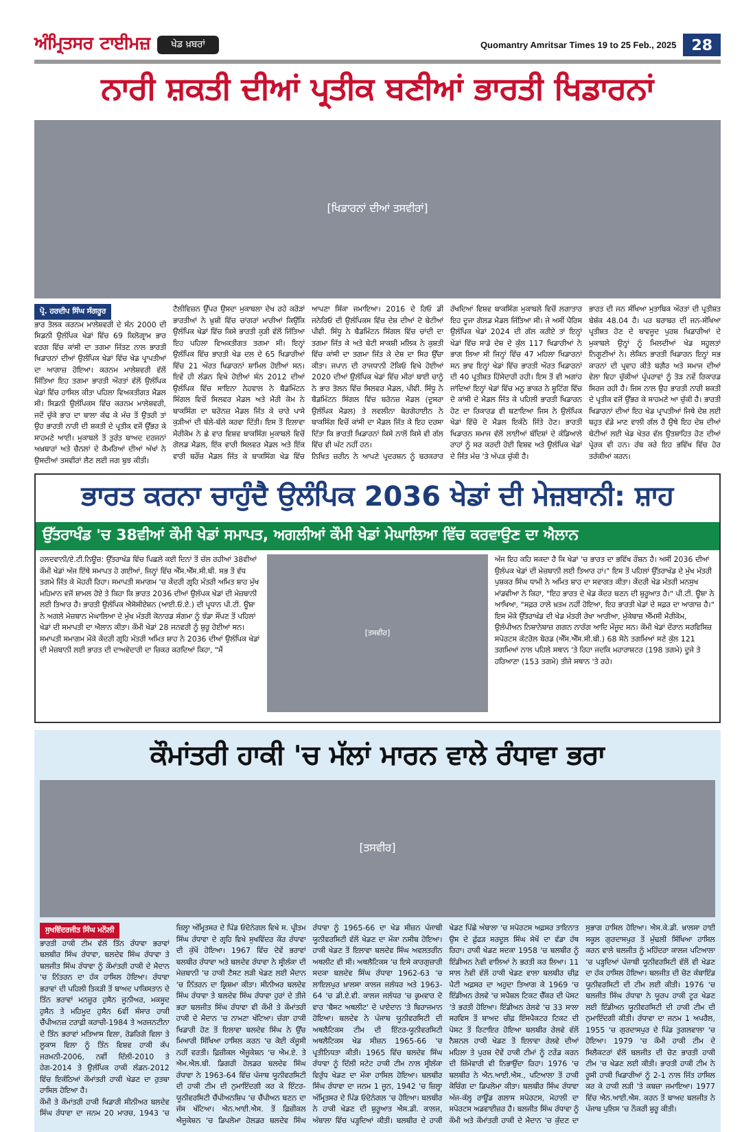ਅੰਮ੍ਰਿਤਸਰ ਟਾਈਮਜ਼ ਖੇਡ ਖ਼ਬਰਾਂ Quomantry Amritsar Times 19 to 25 Feb., 2025 28
ਨਾਰੀ ਸ਼ਕਤੀ ਦੀਆਂ ਪ੍ਰਤੀਕ ਬਣੀਆਂ ਭਾਰਤੀ ਖਿਡਾਰਨਾਂ
[ਖਿਡਾਰਨਾਂ ਦੀਆਂ ਤਸਵੀਰਾਂ]
ਪ੍ਰੋ. ਹਰਦੀਪ ਸਿੰਘ ਸੰਗਰੂਰ
ਭਾਰ ਤੋਲਕ ਕਰਨਮ ਮਾਲੇਸ਼ਵਰੀ ਦੇ ਸੰਨ 2000 ਦੀ ਸਿਡਨੀ ਉਲੰਪਿਕ ਖੇਡਾਂ ਵਿੱਚ 69 ਕਿਲੋਗ੍ਰਾਮ ਭਾਰ ਵਰਗ ਵਿੱਚ ਕਾਂਸੀ ਦਾ ਤਗਮਾ ਜਿੱਤਣ ਨਾਲ ਭਾਰਤੀ ਖਿਡਾਰਨਾਂ ਦੀਆਂ ਉਲੰਪਿਕ ਖੇਡਾਂ ਵਿੱਚ ਖੇਡ ਪ੍ਰਾਪਤੀਆਂ ਦਾ ਆਗਾਜ਼ ਹੋਇਆ। ਕਰਨਮ ਮਾਲੇਸ਼ਵਰੀ ਵੱਲੋਂ ਜਿੱਤਿਆ ਇਹ ਤਗਮਾ ਭਾਰਤੀ ਔਰਤਾਂ ਵੱਲੋਂ ਉਲੰਪਿਕ ਖੇਡਾਂ ਵਿੱਚ ਹਾਸਿਲ ਕੀਤਾ ਪਹਿਲਾ ਵਿਅਕਤੀਗਤ ਮੈਡਲ ਸੀ। ਸਿਡਨੀ ਉਲੰਪਿਕਸ ਵਿੱਚ ਕਰਨਮ ਮਾਲੇਸ਼ਵਰੀ, ਜਦੋਂ ਚੁੱਕੇ ਭਾਰ ਦਾ ਬਾਲਾ ਕੱਢ ਕੇ ਮੰਚ ਤੋਂ ਉਤਰੀ ਤਾਂ ਉਹ ਭਾਰਤੀ ਨਾਰੀ ਦੀ ਸ਼ਕਤੀ ਦੇ ਪ੍ਰਤੀਕ ਵਜੋਂ ਉੱਭਰ ਕੇ ਸਾਹਮਣੇ ਆਈ। ਮੁਕਾਬਲੇ ਤੋਂ ਤੁਰੰਤ ਬਾਅਦ ਦਰਜਨਾਂ ਅਖ਼ਬਾਰਾਂ ਅਤੇ ਚੈਨਲਾਂ ਦੇ ਕੈਮਰਿਆਂ ਦੀਆਂ ਅੱਖਾਂ ਨੇ ਉਸਦੀਆਂ ਤਸਵੀਰਾਂ ਲੈਣ ਲਈ ਜਗ ਬੁਝ ਕੀਤੀ।
ਟੈਲੀਵਿਜ਼ਨ ਉੱਪਰ ਉਸਦਾ ਮੁਕਾਬਲਾ ਦੇਖ ਰਹੇ ਕਰੋੜਾਂ ਭਾਰਤੀਆਂ ਨੇ ਖ਼ੁਸ਼ੀ ਵਿੱਚ ਚਾਂਗਰਾਂ ਮਾਰੀਆਂ ਕਿਉਂਕਿ ਉਲੰਪਿਕ ਖੇਡਾਂ ਵਿੱਚ ਕਿਸੇ ਭਾਰਤੀ ਕੁੜੀ ਵੱਲੋਂ ਜਿੱਤਿਆ ਇਹ ਪਹਿਲਾ ਵਿਅਕਤੀਗਤ ਤਗਮਾ ਸੀ। ਇਨ੍ਹਾਂ ਉਲੰਪਿਕ ਵਿੱਚ ਭਾਰਤੀ ਖੇਡ ਦਲ ਦੇ 65 ਖਿਡਾਰੀਆਂ ਵਿੱਚ 21 ਔਰਤ ਖਿਡਾਰਨਾਂ ਸ਼ਾਮਿਲ ਹੋਈਆਂ ਸਨ। ਇਵੇਂ ਹੀ ਲੰਡਨ ਵਿਖੇ ਹੋਈਆਂ ਸੰਨ 2012 ਦੀਆਂ ਉਲੰਪਿਕ ਵਿੱਚ ਸਾਇਨਾ ਨੇਹਵਾਲ ਨੇ ਬੈਡਮਿੰਟਨ ਸਿੰਗਲ ਵਿਚੋਂ ਸਿਲਵਰ ਮੈਡਲ ਅਤੇ ਮੈਰੀ ਕੋਮ ਨੇ ਬਾਕਸਿੰਗ ਦਾ ਬਰੋਨਜ਼ ਮੈਡਲ ਜਿੱਤ ਕੇ ਚਾਰੇ ਪਾਸੇ ਕੁੜੀਆਂ ਦੀ ਬੱਲੇ-ਬੱਲੇ ਕਰਵਾ ਦਿੱਤੀ। ਇਸ ਤੋਂ ਇਲਾਵਾ ਮੈਰੀਕੋਮ ਨੇ ਛੇ ਵਾਰ ਵਿਸ਼ਵ ਬਾਕਸਿੰਗ ਮੁਕਾਬਲੇ ਵਿਚੋਂ ਗੋਲਡ ਮੈਡਲ, ਇੱਕ ਵਾਰੀ ਸਿਲਵਰ ਮੈਡਲ ਅਤੇ ਇੱਕ ਵਾਰੀ ਬਰੌਂਜ਼ ਮੈਡਲ ਜਿੱਤ ਕੇ ਬਾਕਸਿੰਗ ਖੇਡ ਵਿੱਚ ਆਪਣਾ ਸਿੱਕਾ ਜਮਾਇਆ। 2016 ਦੇ ਰਿਓ ਡੀ ਜਨੇਰਿਓ ਦੀ ਉਲੰਪਿਕਸ ਵਿੱਚ ਦੇਸ਼ ਦੀਆਂ ਦੋ ਬੇਟੀਆਂ ਪੀਵੀ. ਸਿੰਧੂ ਨੇ ਬੈਡਮਿੰਟਨ ਸਿੰਗਲ ਵਿੱਚ ਚਾਂਦੀ ਦਾ ਤਗਮਾ ਜਿੱਤ ਕੇ ਅਤੇ ਬੇਟੀ ਸਾਕਸ਼ੀ ਮਲਿਕ ਨੇ ਕੁਸ਼ਤੀ ਵਿੱਚ ਕਾਂਸੀ ਦਾ ਤਗਮਾ ਜਿੱਤ ਕੇ ਦੇਸ਼ ਦਾ ਸਿਰ ਉੱਚਾ ਕੀਤਾ। ਜਪਾਨ ਦੀ ਰਾਜਧਾਨੀ ਟੋਕਿਓ ਵਿਖੇ ਹੋਈਆਂ 2020 ਦੀਆਂ ਉਲੰਪਿਕ ਖੇਡਾਂ ਵਿੱਚ ਮੀਰਾਂ ਬਾਈ ਚਾਨੂੰ ਨੇ ਭਾਰ ਤੋਲਨ ਵਿੱਚ ਸਿਲਵਰ ਮੈਡਲ, ਪੀਵੀ. ਸਿੰਧੂ ਨੇ ਬੈਡਮਿੰਟਨ ਸਿੰਗਲ ਵਿੱਚ ਬਰੋਨਜ਼ ਮੈਡਲ (ਦੂਸਰਾ ਉਲੰਪਿਕ ਮੈਡਲ) ਤੇ ਲਵਲੀਨਾ ਬੋਰਗੋਹਾਈਨ ਨੇ ਬਾਕਸਿੰਗ ਵਿਚੋਂ ਕਾਂਸੀ ਦਾ ਮੈਡਲ ਜਿੱਤ ਕੇ ਇਹ ਦਰਸਾ ਦਿੱਤਾ ਕਿ ਭਾਰਤੀ ਖਿਡਾਰਨਾਂ ਕਿਸੇ ਨਾਲੋਂ ਕਿਸੇ ਵੀ ਗੱਲ ਵਿੱਚ ਵੀ ਘੱਟ ਨਹੀਂ ਹਨ।
ਨਿਖਿਤ ਜ਼ਰੀਨ ਨੇ ਆਪਣੇ ਪ੍ਰਦਰਸ਼ਨ ਨੂੰ ਬਰਕਰਾਰ ਰੱਖਦਿਆਂ ਵਿਸ਼ਵ ਬਾਕਸਿੰਗ ਮੁਕਾਬਲੇ ਵਿਚੋਂ ਲਗਾਤਾਰ ਇਹ ਦੂਜਾ ਗੋਲਡ ਮੈਡਲ ਜਿੱਤਿਆ ਸੀ। ਜੇ ਅਸੀਂ ਪੈਰਿਸ ਉਲੰਪਿਕ ਖੇਡਾਂ 2024 ਦੀ ਗੱਲ ਕਰੀਏ ਤਾਂ ਇਨ੍ਹਾਂ ਖੇਡਾਂ ਵਿੱਚ ਸਾਡੇ ਦੇਸ਼ ਦੇ ਕੁੱਲ 117 ਖਿਡਾਰੀਆਂ ਨੇ ਭਾਗ ਲਿਆ ਸੀ ਜਿਨ੍ਹਾਂ ਵਿੱਚ 47 ਮਹਿਲਾ ਖਿਡਾਰਨਾਂ ਸਨ ਭਾਵ ਇਨ੍ਹਾਂ ਖੇਡਾਂ ਵਿੱਚ ਭਾਰਤੀ ਔਰਤ ਖਿਡਾਰਨਾਂ ਦੀ 40 ਪ੍ਰਤੀਸ਼ਤ ਹਿੱਸੇਦਾਰੀ ਰਹੀ। ਇਸ ਤੋਂ ਵੀ ਅਗਾਂਹ ਜਾਂਦਿਆਂ ਇਨ੍ਹਾਂ ਖੇਡਾਂ ਵਿੱਚ ਮਨੂ ਭਾਕਰ ਨੇ ਸ਼ੂਟਿੰਗ ਵਿੱਚ ਦੋ ਕਾਂਸੀ ਦੇ ਮੈਡਲ ਜਿੱਤ ਕੇ ਪਹਿਲੀ ਭਾਰਤੀ ਖਿਡਾਰਨ ਹੋਣ ਦਾ ਰਿਕਾਰਡ ਵੀ ਬਣਾਇਆ ਜਿਸ ਨੇ ਉਲੰਪਿਕ ਖੇਡਾਂ ਵਿੱਚੋ ਦੋ ਮੈਡਲ ਇਕੱਠੇ ਜਿੱਤੇ ਹੋਣ। ਭਾਰਤੀ ਖਿਡਾਰਨ ਸਮਾਜ ਵੱਲੋਂ ਲਾਈਆਂ ਬੰਦਿਸ਼ਾਂ ਦੇ ਕੰਡਿਆਲੇ ਰਾਹਾਂ ਨੂੰ ਸਰ ਕਰਦੀ ਹੋਈ ਵਿਸ਼ਵ ਅਤੇ ਉਲੰਪਿਕ ਖੇਡਾਂ ਦੇ ਜਿੱਤ ਮੰਚ 'ਤੇ ਅੱਪੜ ਚੁੱਕੀ ਹੈ।
ਭਾਰਤ ਦੀ ਜਨ ਸੰਖਿਆ ਮੁਤਾਬਿਕ ਔਰਤਾਂ ਦੀ ਪ੍ਰਤੀਸ਼ਤ ਬੇਸ਼ੱਕ 48.04 ਹੈ। ਪਰ ਬਰਾਬਰ ਦੀ ਜਨ-ਸੰਖਿਆ ਪ੍ਰਤੀਸ਼ਤ ਹੋਣ ਦੇ ਬਾਵਜੂਦ ਪੁਰਸ਼ ਖਿਡਾਰੀਆਂ ਦੇ ਮੁਕਾਬਲੇ ਉਨ੍ਹਾਂ ਨੂੰ ਮਿਲਦੀਆਂ ਖੇਡ ਸਹੂਲਤਾਂ ਨਿਗੂਣੀਆਂ ਨੇ। ਲੇਕਿਨ ਭਾਰਤੀ ਖਿਡਾਰਨ ਇਨ੍ਹਾਂ ਸਭ ਕਾਰਨਾਂ ਦੀ ਪ੍ਰਵਾਹ ਕੀਤੇ ਬਗ਼ੈਰ ਅਤੇ ਸਮਾਜ ਦੀਆਂ ਵੇਲਾ ਵਿਹਾ ਚੁੱਕੀਆਂ ਪ੍ਰੰਪਰਾਵਾਂ ਨੂੰ ਤੋੜ ਨਵੇਂ ਰਿਕਾਰਡ ਸਿਰਜ ਰਹੀ ਹੈ। ਜਿਸ ਨਾਲ ਉਹ ਭਾਰਤੀ ਨਾਰੀ ਸ਼ਕਤੀ ਦੇ ਪ੍ਰਤੀਕ ਵਜੋਂ ਉੱਭਰ ਕੇ ਸਾਹਮਣੇ ਆ ਚੁੱਕੀ ਹੈ। ਭਾਰਤੀ ਖਿਡਾਰਨਾਂ ਦੀਆਂ ਇਹ ਖੇਡ ਪ੍ਰਾਪਤੀਆਂ ਜਿਥੇ ਦੇਸ਼ ਲਈ ਬਹੁਤ ਵੱਡੇ ਮਾਣ ਵਾਲੀ ਗੱਲ ਹੈ ਉਥੇ ਇਹ ਦੇਸ਼ ਦੀਆਂ ਬੇਟੀਆਂ ਲਈ ਖੇਡ ਖੇਤਰ ਵੱਲ ਉਤਸ਼ਾਹਿਤ ਹੋਣ ਦੀਆਂ ਪ੍ਰੇਰਕ ਵੀ ਹਨ। ਰੱਬ ਕਰੇ ਇਹ ਭਵਿੱਖ ਵਿੱਚ ਹੋਰ ਤਰੱਕੀਆਂ ਕਰਨ।
ਭਾਰਤ ਕਰਨਾ ਚਾਹੁੰਦੈ ਉਲੰਪਿਕ 2036 ਖੇਡਾਂ ਦੀ ਮੇਜ਼ਬਾਨੀ: ਸ਼ਾਹ
ਉੱਤਰਾਖੰਡ 'ਚ 38ਵੀਆਂ ਕੌਮੀ ਖੇਡਾਂ ਸਮਾਪਤ, ਅਗਲੀਆਂ ਕੌਮੀ ਖੇਡਾਂ ਮੇਘਾਲਿਆ ਵਿੱਚ ਕਰਵਾਉਣ ਦਾ ਐਲਾਨ
ਹਲਦਵਾਨੀ/ਏ.ਟੀ.ਨਿਊਜ਼: ਉੱਤਰਾਖੰਡ ਵਿੱਚ ਪਿਛਲੇ ਕਈ ਦਿਨਾਂ ਤੋਂ ਚੱਲ ਰਹੀਆਂ 38ਵੀਆਂ ਕੌਮੀ ਖੇਡਾਂ ਅੱਜ ਇੱਥੇ ਸਮਾਪਤ ਹੋ ਗਈਆਂ, ਜਿਨ੍ਹਾਂ ਵਿੱਚ ਐੱਸ.ਐੱਸ.ਸੀ.ਬੀ. ਸਭ ਤੋਂ ਵੱਧ ਤਗਮੇ ਜਿੱਤ ਕੇ ਮੋਹਰੀ ਰਿਹਾ। ਸਮਾਪਤੀ ਸਮਾਗਮ 'ਚ ਕੇਂਦਰੀ ਗ੍ਰਹਿ ਮੰਤਰੀ ਅਮਿਤ ਸ਼ਾਹ ਮੁੱਖ ਮਹਿਮਾਨ ਵਜੋਂ ਸ਼ਾਮਲ ਹੋਏ ਤੇ ਕਿਹਾ ਕਿ ਭਾਰਤ 2036 ਦੀਆਂ ਉਲੰਪਕ ਖੇਡਾਂ ਦੀ ਮੇਜ਼ਬਾਨੀ ਲਈ ਤਿਆਰ ਹੈ। ਭਾਰਤੀ ਉਲੰਪਿਕ ਐਸੋਸੀਏਸ਼ਨ (ਆਈ.ਓ.ਏ.) ਦੀ ਪ੍ਰਧਾਨ ਪੀ.ਟੀ. ਊਸ਼ਾ ਨੇ ਅਗਲੇ ਮੇਜ਼ਬਾਨ ਮੇਘਾਲਿਆ ਦੇ ਮੁੱਖ ਮੰਤਰੀ ਕੋਨਾਰਡ ਸੰਗਮਾ ਨੂੰ ਝੰਡਾ ਸੌਂਪਣ ਤੋਂ ਪਹਿਲਾਂ ਖੇਡਾਂ ਦੀ ਸਮਾਪਤੀ ਦਾ ਐਲਾਨ ਕੀਤਾ। ਕੌਮੀ ਖੇਡਾਂ 28 ਜਨਵਰੀ ਨੂੰ ਸ਼ੁਰੂ ਹੋਈਆਂ ਸਨ।
ਸਮਾਪਤੀ ਸਮਾਗਮ ਮੌਕੇ ਕੇਂਦਰੀ ਗ੍ਰਹਿ ਮੰਤਰੀ ਅਮਿਤ ਸ਼ਾਹ ਨੇ 2036 ਦੀਆਂ ਉਲੰਪਿਕ ਖੇਡਾਂ ਦੀ ਮੇਜ਼ਬਾਨੀ ਲਈ ਭਾਰਤ ਦੀ ਦਾਅਵੇਦਾਰੀ ਦਾ ਜ਼ਿਕਰ ਕਰਦਿਆਂ ਕਿਹਾ, "ਮੈਂ
[ਤਸਵੀਰ]
ਅੱਜ ਇਹ ਕਹਿ ਸਕਦਾ ਹੈ ਕਿ ਖੇਡਾਂ 'ਚ ਭਾਰਤ ਦਾ ਭਵਿੱਖ ਰੌਸ਼ਨ ਹੈ। ਅਸੀਂ 2036 ਦੀਆਂ ਉਲੰਪਕ ਖੇਡਾਂ ਦੀ ਮੇਜ਼ਬਾਨੀ ਲਈ ਤਿਆਰ ਹਾਂ।" ਇਸ ਤੋਂ ਪਹਿਲਾਂ ਉੱਤਰਾਖੰਡ ਦੇ ਮੁੱਖ ਮੰਤਰੀ ਪੁਸ਼ਕਰ ਸਿੰਘ ਧਾਮੀ ਨੇ ਅਮਿਤ ਸ਼ਾਹ ਦਾ ਸਵਾਗਤ ਕੀਤਾ। ਕੇਂਦਰੀ ਖੇਡ ਮੰਤਰੀ ਮਨਸੁਖ ਮਾਂਡਵੀਆ ਨੇ ਕਿਹਾ, "ਇਹ ਭਾਰਤ ਦੇ ਖੇਡ ਕੇਂਦਰ ਬਣਨ ਦੀ ਸ਼ੁਰੂਆਤ ਹੈ।" ਪੀ.ਟੀ. ਊਸ਼ਾ ਨੇ ਆਖਿਆ, "ਸਫ਼ਰ ਹਾਲੇ ਖ਼ਤਮ ਨਹੀਂ ਹੋਇਆ, ਇਹ ਭਾਰਤੀ ਖੇਡਾਂ ਦੇ ਸਫ਼ਰ ਦਾ ਆਗਾਜ਼ ਹੈ।" ਇਸ ਮੌਕੇ ਉੱਤਰਾਖੰਡ ਦੀ ਖੇਡ ਮੰਤਰੀ ਰੇਖਾ ਆਰੀਆ, ਮੁੱਕੇਬਾਜ਼ ਐੱਮਸੀ ਮੈਰੀਕੋਮ, ਉਲੰਪੀਅਨ ਨਿਸ਼ਾਨੇਬਾਜ਼ ਗਗਨ ਨਾਰੰਗ ਆਦਿ ਮੌਜੂਦ ਸਨ। ਕੌਮੀ ਖੇਡਾਂ ਦੌਰਾਨ ਸਰਵਿਸਿਜ਼ ਸਪੋਰਟਸ ਕੰਟਰੋਲ ਬੋਰਡ (ਐੱਸ.ਐੱਸ.ਸੀ.ਬੀ.) 68 ਸੋਨੇ ਤਗਮਿਆਂ ਸਣੇ ਕੁੱਲ 121 ਤਗਮਿਆਂ ਨਾਲ ਪਹਿਲੇ ਸਥਾਨ 'ਤੇ ਰਿਹਾ ਜਦਕਿ ਮਹਾਰਾਸ਼ਟਰ (198 ਤਗਮੇ) ਦੂਜੇ ਤੇ ਹਰਿਆਣਾ (153 ਤਗਮੇ) ਤੀਜੇ ਸਥਾਨ 'ਤੇ ਰਹੇ।
ਕੌਮਾਂਤਰੀ ਹਾਕੀ 'ਚ ਮੱਲਾਂ ਮਾਰਨ ਵਾਲੇ ਰੰਧਾਵਾ ਭਰਾ
[ਤਸਵੀਰ]
ਸੁਖਵਿੰਦਰਜੀਤ ਸਿੰਘ ਮਨੌਲੀ
ਭਾਰਤੀ ਹਾਕੀ ਟੀਮ ਵੱਲੋਂ ਤਿੰਨ ਰੰਧਾਵਾ ਭਰਾਵਾਂ ਬਲਬੀਰ ਸਿੰਘ ਰੰਧਾਵਾ, ਬਲਦੇਵ ਸਿੰਘ ਰੰਧਾਵਾ ਤੇ ਬਲਜੀਤ ਸਿੰਘ ਰੰਧਾਵਾ ਨੂੰ ਕੌਮਾਂਤਰੀ ਹਾਕੀ ਦੇ ਮੈਦਾਨ 'ਚ ਨਿੱਤਰਨ ਦਾ ਹੱਕ ਹਾਸਿਲ ਹੋਇਆ। ਰੰਧਾਵਾ ਭਰਾਵਾਂ ਦੀ ਪਹਿਲੀ ਤਿਕੜੀ ਤੋਂ ਬਾਅਦ ਪਾਕਿਸਤਾਨ ਦੇ ਤਿੰਨ ਭਰਾਵਾਂ ਮਨਜ਼ੂਰ ਹੁਸੈਨ ਜੂਨੀਅਰ, ਮਕਸੂਦ ਹੁਸੈਨ ਤੇ ਮਹਿਮੂਦ ਹੁਸੈਨ 6ਵੀਂ ਸੰਸਾਰ ਹਾਕੀ ਚੈਂਪੀਅਨਜ਼ ਟਰਾਫ਼ੀ ਕਰਾਚੀ-1984 ਤੇ ਅਰਜਨਟੀਨਾ ਦੇ ਤਿੰਨ ਭਰਾਵਾਂ ਮਤਿਆਸ ਵਿਲਾ, ਰੋਡਰਿਗੋ ਵਿਲਾ ਤੇ ਲੂਕਾਸ ਵਿਲਾ ਨੂੰ ਤਿੰਨ ਵਿਸ਼ਵ ਹਾਕੀ ਕੱਪ ਜਰਮਨੀ-2006, ਨਵੀਂ ਦਿੱਲੀ-2010 ਤੇ ਹੇਗ-2014 ਤੇ ਉਲੰਪਿਕ ਹਾਕੀ ਲੰਡਨ-2012 ਵਿੱਚ ਇਕੱਠਿਆਂ ਕੌਮਾਂਤਰੀ ਹਾਕੀ ਖੇਡਣ ਦਾ ਰੁਤਬਾ ਹਾਸਿਲ ਹੋਇਆ ਹੈ।
ਕੌਮੀ ਤੇ ਕੌਮਾਂਤਰੀ ਹਾਕੀ ਖਿਡਾਰੀ ਸੀਨੀਅਰ ਬਲਦੇਵ ਸਿੰਘ ਰੰਧਾਵਾ ਦਾ ਜਨਮ 20 ਮਾਰਚ, 1943 'ਚ ਜ਼ਿਲ੍ਹਾ ਅੰਮ੍ਰਿਤਸਰ ਦੇ ਪਿੰਡ ਓਦੋਨੰਗਲ ਵਿਖੇ ਸ. ਪ੍ਰੀਤਮ ਸਿੰਘ ਰੰਧਾਵਾ ਦੇ ਗ੍ਰਹਿ ਵਿਖੇ ਸੁਖਵਿੰਦਰ ਕੌਰ ਰੰਧਾਵਾ ਦੀ ਕੁੱਖੋਂ ਹੋਇਆ। 1967 ਵਿੱਚ ਦੋਵੇਂ ਭਰਾਵਾਂ ਬਲਬੀਰ ਰੰਧਾਵਾ ਅਤੇ ਬਲਦੇਵ ਰੰਧਾਵਾ ਨੇ ਸ੍ਰੀਲੰਕਾ ਦੀ ਮੇਜ਼ਬਾਨੀ 'ਚ ਹਾਕੀ ਟੈਸਟ ਲੜੀ ਖੇਡਣ ਲਈ ਮੈਦਾਨ 'ਚ ਨਿੱਤਰਨ ਦਾ ਕ੍ਰਿਸ਼ਮਾ ਕੀਤਾ। ਸੀਨੀਅਰ ਬਲਦੇਵ ਸਿੰਘ ਰੰਧਾਵਾ ਤੇ ਬਲਦੇਵ ਸਿੰਘ ਰੰਧਾਵਾ ਹੁਰਾਂ ਦੇ ਤੀਜੇ ਭਰਾ ਬਲਜੀਤ ਸਿੰਘ ਰੰਧਾਵਾ ਵੀ ਕੌਮੀ ਤੇ ਕੌਮਾਂਤਰੀ ਹਾਕੀ ਦੇ ਮੈਦਾਨ 'ਚ ਨਾਮਣਾ ਖੱਟਿਆ। ਚੰਗਾ ਹਾਕੀ ਖਿਡਾਰੀ ਹੋਣ ਤੋਂ ਇਲਾਵਾ ਬਲਦੇਵ ਸਿੰਘ ਨੇ ਉੱਚ ਮਿਆਰੀ ਸਿੱਖਿਆ ਹਾਸਿਲ ਕਰਨ 'ਚ ਕੋਈ ਕੰਜੂਸੀ ਨਹੀਂ ਵਰਤੀ। ਫ਼ਿਜ਼ੀਕਲ ਐਜੂਕੇਸ਼ਨ 'ਚ ਐਮ.ਏ. ਤੇ ਐਮ.ਐਲ.ਬੀ. ਡਿਗਰੀ ਹੋਲਡਰ ਬਲਦੇਵ ਸਿੰਘ ਰੰਧਾਵਾ ਨੇ 1963-64 ਵਿੱਚ ਪੰਜਾਬ ਯੂਨੀਵਰਸਿਟੀ ਦੀ ਹਾਕੀ ਟੀਮ ਦੀ ਨੁਮਾਇੰਦਗੀ ਕਰ ਕੇ ਇੰਟਰ-ਯੂਨੀਵਰਸਿਟੀ ਚੈਂਪੀਅਨਸ਼ਿਪ 'ਚ ਚੈਂਪੀਅਨ ਬਣਨ ਦਾ ਜੱਸ ਖੱਟਿਆ। ਐਨ.ਆਈ.ਐਸ. ਤੋਂ ਫ਼ਿਜ਼ੀਕਲ ਐਜੂਕੇਸ਼ਨ 'ਚ ਡਿਪਲੋਮਾ ਹੋਲਡਰ ਬਲਦੇਵ ਸਿੰਘ ਰੰਧਾਵਾ ਨੂੰ 1965-66 ਦਾ ਖੇਡ ਸੀਜ਼ਨ ਪੰਜਾਬੀ ਯੂਨੀਵਰਸਿਟੀ ਵੱਲੋਂ ਖੇਡਣ ਦਾ ਮੌਕਾ ਨਸੀਬ ਹੋਇਆ। ਹਾਕੀ ਖੇਡਣ ਤੋਂ ਇਲਾਵਾ ਬਲਦੇਵ ਸਿੰਘ ਅਵਲਤਰੀਨ ਅਥਲੀਟ ਵੀ ਸੀ। ਅਥਲੈਟਿਕਸ 'ਚ ਇਸੇ ਕਾਰਗੁਜ਼ਾਰੀ ਸਦਕਾ ਬਲਦੇਵ ਸਿੰਘ ਰੰਧਾਵਾ 1962-63 'ਚ ਲਾਇਲਪੁਰ ਖ਼ਾਲਸਾ ਕਾਲਜ ਜਲੰਧਰ ਅਤੇ 1963-64 'ਚ ਡੀ.ਏ.ਵੀ. ਕਾਲਜ ਜਲੰਧਰ 'ਚ ਕ੍ਰਮਵਾਰ ਦੋ ਵਾਰ 'ਬੈਸਟ ਅਥਲੀਟ' ਦੇ ਪਾਏਦਾਨ 'ਤੇ ਬਿਰਾਜਮਾਨ ਹੋਇਆ। ਬਲਦੇਵ ਨੇ ਪੰਜਾਬ ਯੂਨੀਵਰਸਿਟੀ ਦੀ ਅਥਲੈਟਿਕਸ ਟੀਮ ਦੀ ਇੰਟਰ-ਯੂਨੀਵਰਸਿਟੀ ਅਥਲੈਟਿਕਸ ਖੇਡ ਸੀਜ਼ਨ 1965-66 'ਚ ਪ੍ਰਤੀਨਿਧਤਾ ਕੀਤੀ। 1965 ਵਿੱਚ ਬਲਦੇਵ ਸਿੰਘ ਰੰਧਾਵਾ ਨੂੰ ਦਿੱਲੀ ਸਟੇਟ ਹਾਕੀ ਟੀਮ ਨਾਲ ਸ੍ਰੀਲੰਕਾ ਵਿਰੁੱਧ ਖੇਡਣ ਦਾ ਮੌਕਾ ਹਾਸਿਲ ਹੋਇਆ। ਬਲਬੀਰ ਸਿੰਘ ਰੰਧਾਵਾ ਦਾ ਜਨਮ 1 ਜੂਨ, 1942 'ਚ ਜ਼ਿਲ੍ਹਾ ਅੰਮ੍ਰਿਤਸਰ ਦੇ ਪਿੰਡ ਓਦੋਨੰਗਲ 'ਚ ਹੋਇਆ। ਬਲਬੀਰ ਨੇ ਹਾਕੀ ਖੇਡਣ ਦੀ ਸ਼ੁਰੂਆਤ ਐਸ.ਡੀ. ਕਾਲਜ, ਅੰਬਾਲਾ ਵਿੱਚ ਪੜ੍ਹਦਿਆਂ ਕੀਤੀ। ਬਲਬੀਰ ਦੇ ਹਾਕੀ ਖੇਡਣ ਪਿੱਛੇ ਅੰਬਾਲਾ 'ਚ ਸਪੋਰਟਸ ਅਫ਼ਸਰ ਤਾਇਨਾਤ ਉਸ ਦੇ ਫ਼ੁੱਫੜ ਸਰਦੂਲ ਸਿੰਘ ਸੇਖੋਂ ਦਾ ਵੱਡਾ ਹੱਥ ਰਿਹਾ। ਹਾਕੀ ਖੇਡਣ ਸਦਕਾ 1958 'ਚ ਬਲਬੀਰ ਨੂੰ ਇੰਡੀਅਨ ਨੇਵੀ ਵਾਲਿਆਂ ਨੇ ਭਰਤੀ ਕਰ ਲਿਆ। 11 ਸਾਲ ਨੇਵੀ ਵੱਲੋਂ ਹਾਕੀ ਖੇਡਣ ਵਾਲਾ ਬਲਬੀਰ ਚੀਫ਼ ਪੈਟੀ ਅਫ਼ਸਰ ਦਾ ਅਹੁਦਾ ਤਿਆਗ ਕੇ 1969 'ਚ ਇੰਡੀਅਨ ਰੇਲਵੇ 'ਚ ਸਪੈਸ਼ਲ ਟਿਕਟ ਚੈੱਕਰ ਦੀ ਪੋਸਟ 'ਤੇ ਭਰਤੀ ਹੋਇਆ। ਇੰਡੀਅਨ ਰੇਲਵੇ 'ਚ 33 ਸਾਲਾ ਸਰਵਿਸ ਤੋਂ ਬਾਅਦ ਚੀਫ਼ ਇੰਸਪੈਕਟਰ ਟਿਕਟ ਦੀ ਪੋਸਟ ਤੋਂ ਰਿਟਾਇਰ ਹੋਇਆ ਬਲਬੀਰ ਰੇਲਵੇ ਵੱਲੋਂ ਨੈਸ਼ਨਲ ਹਾਕੀ ਖੇਡਣ ਤੋਂ ਇਲਾਵਾ ਰੇਲਵੇ ਦੀਆਂ ਮਹਿਲਾ ਤੇ ਪੁਰਸ਼ ਦੋਵੇਂ ਹਾਕੀ ਟੀਮਾਂ ਨੂੰ ਟਰੇਂਡ ਕਰਨ ਦੀ ਜ਼ਿੰਮੇਵਾਰੀ ਵੀ ਨਿਭਾਉਂਦਾ ਰਿਹਾ। 1976 'ਚ ਬਲਬੀਰ ਨੇ ਐਨ.ਆਈ.ਐਸ., ਪਟਿਆਲਾ ਤੋਂ ਹਾਕੀ ਕੋਚਿੰਗ ਦਾ ਡਿਪਲੋਮਾ ਕੀਤਾ। ਬਲਬੀਰ ਸਿੰਘ ਰੰਧਾਵਾ ਅੱਜ-ਕੱਲ੍ਹ ਰਾਊਂਡ ਗਲਾਸ ਸਪੋਰਟਸ, ਮੋਹਾਲੀ ਦਾ ਸਪੋਰਟਸ ਅਡਵਾਈਜ਼ਰ ਹੈ। ਬਲਜੀਤ ਸਿੰਘ ਰੰਧਾਵਾ ਨੂੰ ਕੌਮੀ ਅਤੇ ਕੌਮਾਂਤਰੀ ਹਾਕੀ ਦੇ ਮੈਦਾਨ 'ਚ ਕੁੱਦਣ ਦਾ ਸੁਭਾਗ ਹਾਸਿਲ ਹੋਇਆ। ਐਸ.ਕੇ.ਡੀ. ਖ਼ਾਲਸਾ ਹਾਈ ਸਕੂਲ ਗੁਰਦਾਸਪੁਰ ਤੋਂ ਮੁੱਢਲੀ ਸਿੱਖਿਆ ਹਾਸਿਲ ਕਰਨ ਵਾਲੇ ਬਲਜੀਤ ਨੂੰ ਮਹਿੰਦਰਾ ਕਾਲਜ ਪਟਿਆਲਾ 'ਚ ਪੜ੍ਹਦਿਆਂ ਪੰਜਾਬੀ ਯੂਨੀਵਰਸਿਟੀ ਵੱਲੋਂ ਵੀ ਖੇਡਣ ਦਾ ਹੱਕ ਹਾਸਿਲ ਹੋਇਆ। ਬਲਜੀਤ ਦੀ ਚੋਣ ਕੰਬਾਇੰਡ ਯੂਨੀਵਰਸਿਟੀ ਦੀ ਟੀਮ ਲਈ ਕੀਤੀ। 1976 'ਚ ਬਲਜੀਤ ਸਿੰਘ ਰੰਧਾਵਾ ਨੇ ਯੂਰਪ ਹਾਕੀ ਟੂਰ ਖੇਡਣ ਲਈ ਇੰਡੀਅਨ ਯੂਨੀਵਰਸਿਟੀ ਦੀ ਹਾਕੀ ਟੀਮ ਦੀ ਨੁਮਾਇੰਦਗੀ ਕੀਤੀ। ਰੰਧਾਵਾ ਦਾ ਜਨਮ 1 ਅਪਰੈਲ, 1955 'ਚ ਗੁਰਦਾਸਪੁਰ ਦੇ ਪਿੰਡ ਤੁਗਲਵਾਲਾ 'ਚ ਹੋਇਆ। 1979 'ਚ ਕੌਮੀ ਹਾਕੀ ਟੀਮ ਦੇ ਸਿਲੈਕਟਰਾਂ ਵੱਲੋਂ ਬਲਜੀਤ ਦੀ ਚੋਣ ਭਾਰਤੀ ਹਾਕੀ ਟੀਮ 'ਚ ਖੇਡਣ ਲਈ ਕੀਤੀ। ਭਾਰਤੀ ਹਾਕੀ ਟੀਮ ਨੇ ਰੂਸੀ ਹਾਕੀ ਖਿਡਾਰੀਆਂ ਨੂੰ 2-1 ਨਾਲ ਜਿੱਤ ਹਾਸਿਲ ਕਰ ਕੇ ਹਾਕੀ ਲੜੀ 'ਤੇ ਕਬਜ਼ਾ ਜਮਾਇਆ। 1977 ਵਿੱਚ ਐਨ.ਆਈ.ਐਸ. ਕਰਨ ਤੋਂ ਬਾਅਦ ਬਲਜੀਤ ਨੇ ਪੰਜਾਬ ਪੁਲਿਸ 'ਚ ਨੌਕਰੀ ਸ਼ੁਰੂ ਕੀਤੀ।